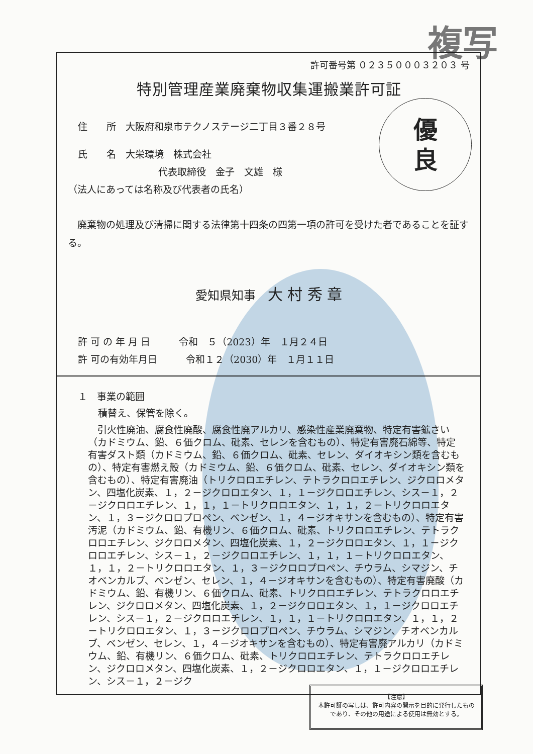複写
許可番号第 ０２３５０００３２０３ 号
特別管理産業廃棄物収集運搬業許可証
優
良
住　　所　大阪府和泉市テクノステージ二丁目３番２８号
氏　　名　大栄環境　株式会社
代表取締役　金子　文雄　様
（法人にあっては名称及び代表者の氏名）
　廃棄物の処理及び清掃に関する法律第十四条の四第一項の許可を受けた者であることを証する。
愛知県知事　大 村 秀 章
許 可 の 年 月 日　　　令和　５（2023）年　１月２４日
許 可の有効年月日　　　令和１２（2030）年　１月１１日
１　事業の範囲
積替え、保管を除く。
　引火性廃油、腐食性廃酸、腐食性廃アルカリ、感染性産業廃棄物、特定有害鉱さい（カドミウム、鉛、６価クロム、砒素、セレンを含むもの）、特定有害廃石綿等、特定有害ダスト類（カドミウム、鉛、６価クロム、砒素、セレン、ダイオキシン類を含むもの）、特定有害燃え殻（カドミウム、鉛、６価クロム、砒素、セレン、ダイオキシン類を含むもの）、特定有害廃油（トリクロロエチレン、テトラクロロエチレン、ジクロロメタン、四塩化炭素、１，２－ジクロロエタン、１，１－ジクロロエチレン、シス－１，２－ジクロロエチレン、１，１，１－トリクロロエタン、１，１，２－トリクロロエタン、１，３－ジクロロプロペン、ベンゼン、１，４－ジオキサンを含むもの）、特定有害汚泥（カドミウム、鉛、有機リン、６価クロム、砒素、トリクロロエチレン、テトラクロロエチレン、ジクロロメタン、四塩化炭素、１，２－ジクロロエタン、１，１－ジクロロエチレン、シス－１，２－ジクロロエチレン、１，１，１－トリクロロエタン、１，１，２－トリクロロエタン、１，３－ジクロロプロペン、チウラム、シマジン、チオベンカルブ、ベンゼン、セレン、１，４－ジオキサンを含むもの）、特定有害廃酸（カドミウム、鉛、有機リン、６価クロム、砒素、トリクロロエチレン、テトラクロロエチレン、ジクロロメタン、四塩化炭素、１，２－ジクロロエタン、１，１－ジクロロエチレン、シス－１，２－ジクロロエチレン、１，１，１－トリクロロエタン、１，１，２－トリクロロエタン、１，３－ジクロロプロペン、チウラム、シマジン、チオベンカルブ、ベンゼン、セレン、１，４－ジオキサンを含むもの）、特定有害廃アルカリ（カドミウム、鉛、有機リン、６価クロム、砒素、トリクロロエチレン、テトラクロロエチレン、ジクロロメタン、四塩化炭素、１，２－ジクロロエタン、１，１－ジクロロエチレン、シス－１，２－ジク
【注意】
本許可証の写しは、許可内容の開示を目的に発行したもの
であり、その他の用途による使用は無効とする。